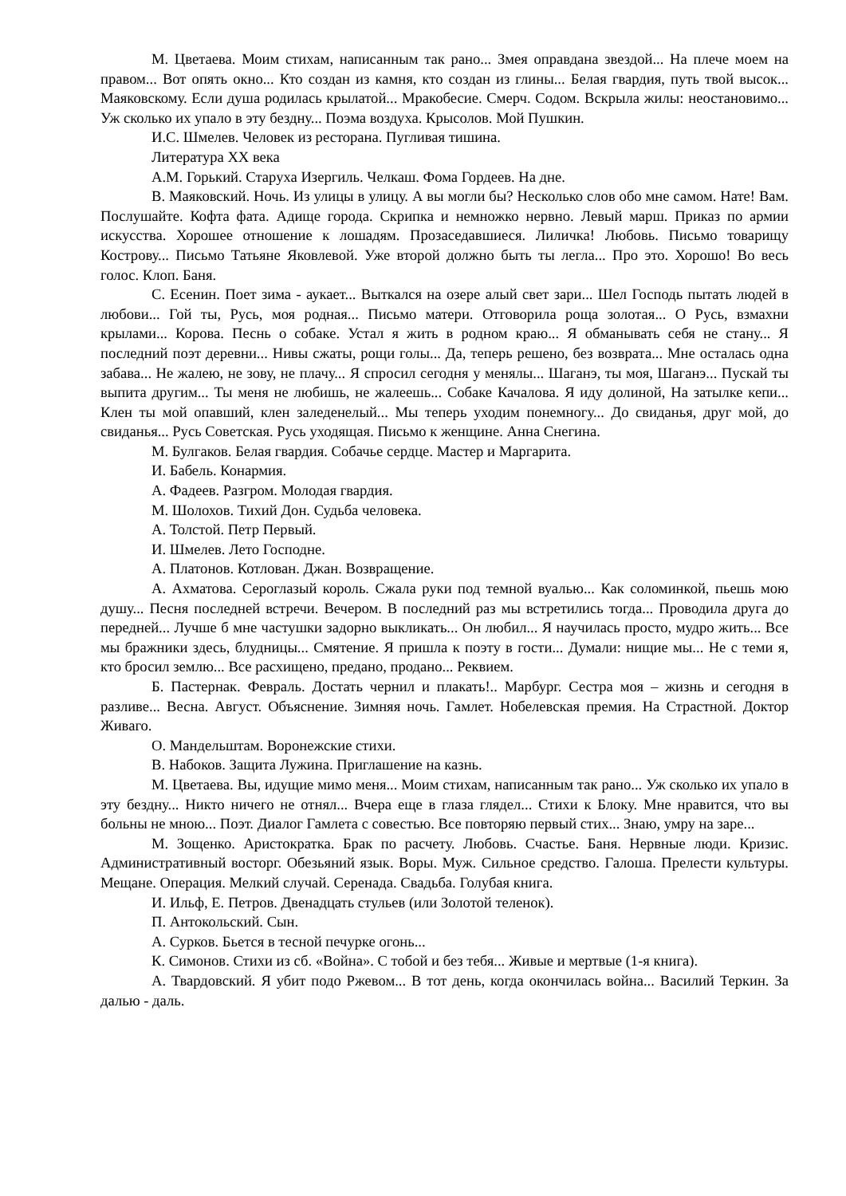М. Цветаева. Моим стихам, написанным так рано... Змея оправдана звездой... На плече моем на правом... Вот опять окно... Кто создан из камня, кто создан из глины... Белая гвардия, путь твой высок... Маяковскому. Если душа родилась крылатой... Мракобесие. Смерч. Содом. Вскрыла жилы: неостановимо... Уж сколько их упало в эту бездну... Поэма воздуха. Крысолов. Мой Пушкин.
И.С. Шмелев. Человек из ресторана. Пугливая тишина.
Литература XX века
А.М. Горький. Старуха Изергиль. Челкаш. Фома Гордеев. На дне.
В. Маяковский. Ночь. Из улицы в улицу. А вы могли бы? Несколько слов обо мне самом. Нате! Вам. Послушайте. Кофта фата. Адище города. Скрипка и немножко нервно. Левый марш. Приказ по армии искусства. Хорошее отношение к лошадям. Прозаседавшиеся. Лиличка! Любовь. Письмо товарищу Кострову... Письмо Татьяне Яковлевой. Уже второй должно быть ты легла... Про это. Хорошо! Во весь голос. Клоп. Баня.
С. Есенин. Поет зима - аукает... Выткался на озере алый свет зари... Шел Господь пытать людей в любови... Гой ты, Русь, моя родная... Письмо матери. Отговорила роща золотая... О Русь, взмахни крылами... Корова. Песнь о собаке. Устал я жить в родном краю... Я обманывать себя не стану... Я последний поэт деревни... Нивы сжаты, рощи голы... Да, теперь решено, без возврата... Мне осталась одна забава... Не жалею, не зову, не плачу... Я спросил сегодня у менялы... Шаганэ, ты моя, Шаганэ... Пускай ты выпита другим... Ты меня не любишь, не жалеешь... Собаке Качалова. Я иду долиной, На затылке кепи... Клен ты мой опавший, клен заледенелый... Мы теперь уходим понемногу... До свиданья, друг мой, до свиданья... Русь Советская. Русь уходящая. Письмо к женщине. Анна Снегина.
М. Булгаков. Белая гвардия. Собачье сердце. Мастер и Маргарита.
И. Бабель. Конармия.
А. Фадеев. Разгром. Молодая гвардия.
М. Шолохов. Тихий Дон. Судьба человека.
А. Толстой. Петр Первый.
И. Шмелев. Лето Господне.
А. Платонов. Котлован. Джан. Возвращение.
А. Ахматова. Сероглазый король. Сжала руки под темной вуалью... Как соломинкой, пьешь мою душу... Песня последней встречи. Вечером. В последний раз мы встретились тогда... Проводила друга до передней... Лучше б мне частушки задорно выкликать... Он любил... Я научилась просто, мудро жить... Все мы бражники здесь, блудницы... Смятение. Я пришла к поэту в гости... Думали: нищие мы... Не с теми я, кто бросил землю... Все расхищено, предано, продано... Реквием.
Б. Пастернак. Февраль. Достать чернил и плакать!.. Марбург. Сестра моя – жизнь и сегодня в разливе... Весна. Август. Объяснение. Зимняя ночь. Гамлет. Нобелевская премия. На Страстной. Доктор Живаго.
О. Мандельштам. Воронежские стихи.
В. Набоков. Защита Лужина. Приглашение на казнь.
М. Цветаева. Вы, идущие мимо меня... Моим стихам, написанным так рано... Уж сколько их упало в эту бездну... Никто ничего не отнял... Вчера еще в глаза глядел... Стихи к Блоку. Мне нравится, что вы больны не мною... Поэт. Диалог Гамлета с совестью. Все повторяю первый стих... Знаю, умру на заре...
М. Зощенко. Аристократка. Брак по расчету. Любовь. Счастье. Баня. Нервные люди. Кризис. Административный восторг. Обезьяний язык. Воры. Муж. Сильное средство. Галоша. Прелести культуры. Мещане. Операция. Мелкий случай. Серенада. Свадьба. Голубая книга.
И. Ильф, Е. Петров. Двенадцать стульев (или Золотой теленок).
П. Антокольский. Сын.
А. Сурков. Бьется в тесной печурке огонь...
К. Симонов. Стихи из сб. «Война». С тобой и без тебя... Живые и мертвые (1-я книга).
А. Твардовский. Я убит подо Ржевом... В тот день, когда окончилась война... Василий Теркин. За далью - даль.